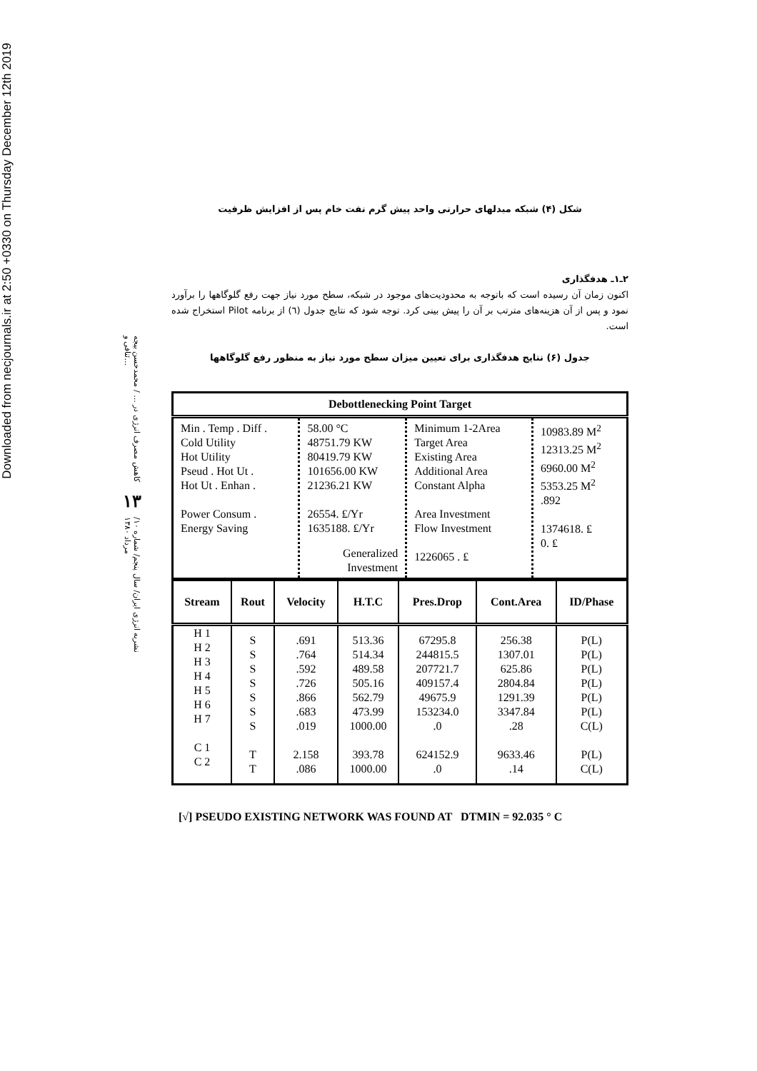Downloaded from necjournals.ir at 2:50 +0330 on Thursday December 12th 2019
کاهش مصرف انرژی در ... / محمدحسن بیجه ئنافی و...
۱۳
نشریه انرژی ایران/ سال پنجم/ شماره ۱۰/ مرداد ۱۳۸۰
شکل (۴) شبکه مبدلهای حرارتی واحد پیش گرم نفت خام پس از افزایش ظرفیت
۲ـ۱ـ هدفگذاری
اکنون زمان آن رسیده است که باتوجه به محدودیت‌های موجود در شبکه، سطح مورد نیاز جهت رفع گلوگاهها را برآورد نمود و پس از آن هزینه‌های مترتب بر آن را پیش بینی کرد. توجه شود که نتایج جدول (٦) از برنامه Pilot استخراج شده است.
جدول (۶) نتایج هدفگذاری برای تعیین میزان سطح مورد نیاز به منظور رفع گلوگاهها
| Debottlenecking Point Target | | | |
| --- | --- | --- | --- |
| Min . Temp . Diff . Cold Utility Hot Utility Pseud . Hot Ut . Hot Ut . Enhan . Power Consum . Energy Saving | 58.00 °C 48751.79 KW 80419.79 KW 101656.00 KW 21236.21 KW 26554. ₤/Yr 1635188. ₤/Yr Generalized Investment | Minimum 1-2Area Target Area Existing Area Additional Area Constant Alpha Area Investment Flow Investment 1226065 . ₤ | 10983.89 M<sup>2</sup> 12313.25 M<sup>2</sup> 6960.00 M<sup>2</sup> 5353.25 M<sup>2</sup> .892 1374618. ₤ 0. ₤ |
| Stream | Rout | Velocity | H.T.C | Pres.Drop | Cont.Area | ID/Phase |
| --- | --- | --- | --- | --- | --- | --- |
| H 1 H 2 H 3 H 4 H 5 H 6 H 7 C 1 C 2 | S S S S S S S T T | .691 .764 .592 .726 .866 .683 .019 2.158 .086 | 513.36 514.34 489.58 505.16 562.79 473.99 1000.00 393.78 1000.00 | 67295.8 244815.5 207721.7 409157.4 49675.9 153234.0 .0 624152.9 .0 | 256.38 1307.01 625.86 2804.84 1291.39 3347.84 .28 9633.46 .14 | P(L) P(L) P(L) P(L) P(L) P(L) C(L) P(L) C(L) |
[√] PSEUDO EXISTING NETWORK WAS FOUND AT DTMIN = 92.035 ° C